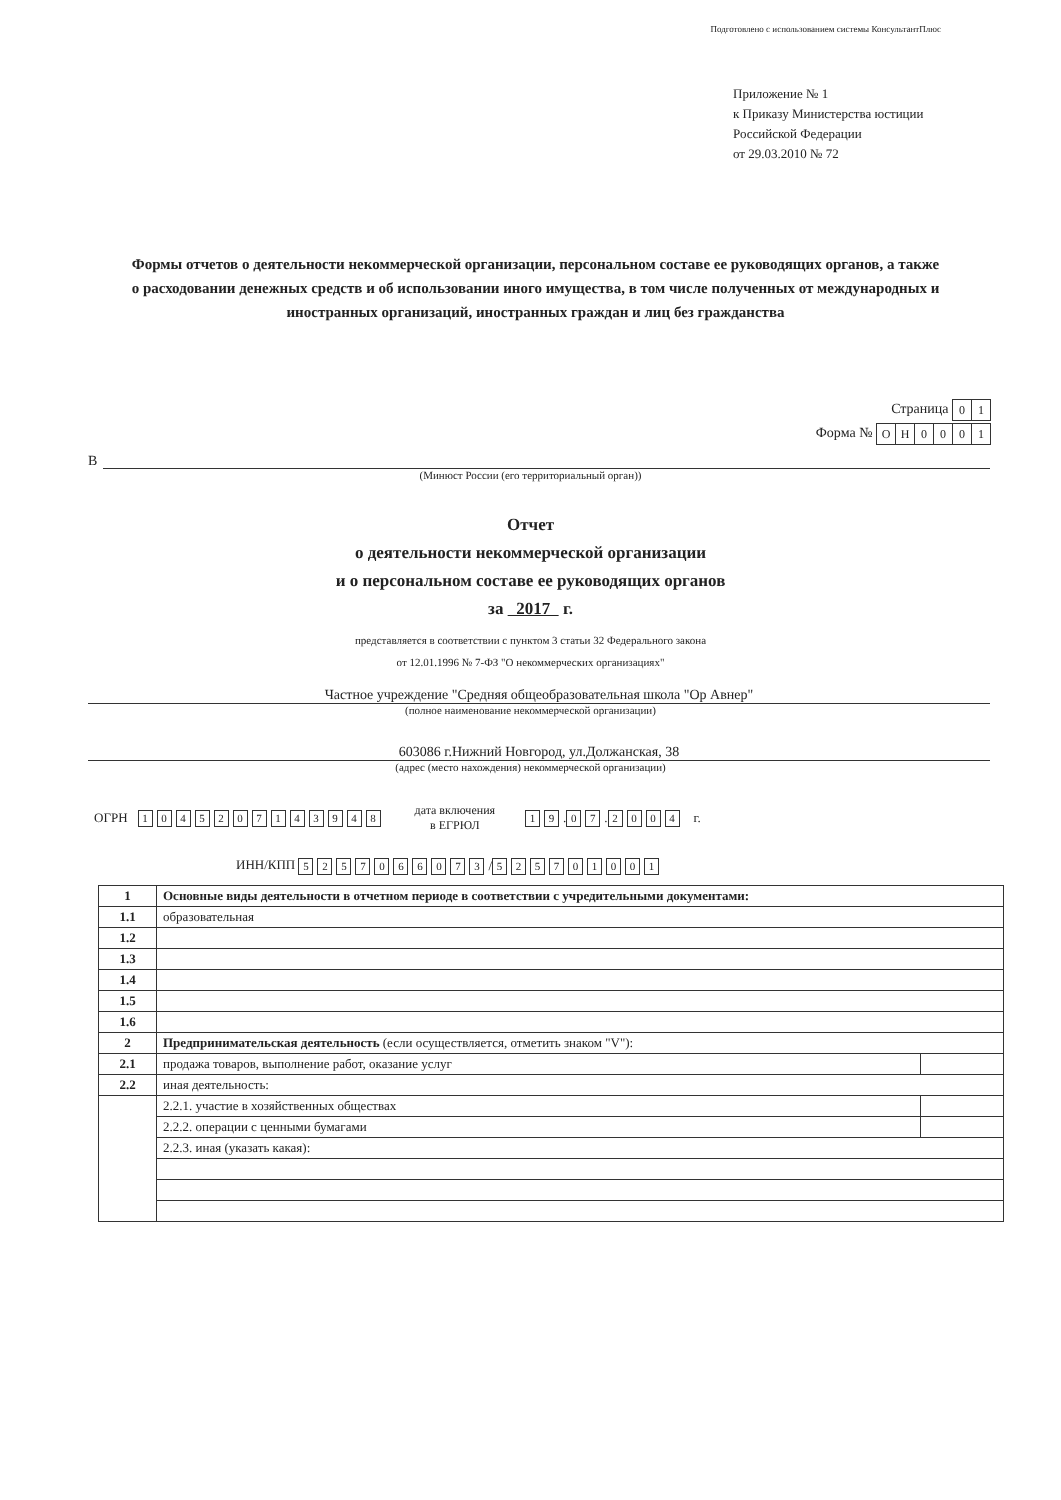Подготовлено с использованием системы КонсультантПлюс
Приложение № 1
к Приказу Министерства юстиции
Российской Федерации
от 29.03.2010 № 72
Формы отчетов о деятельности некоммерческой организации, персональном составе ее руководящих органов, а также о расходовании денежных средств и об использовании иного имущества, в том числе полученных от международных и иностранных организаций, иностранных граждан и лиц без гражданства
Страница 01
Форма № ОН 0001
В
(Минюст России (его территориальный орган))
Отчет
о деятельности некоммерческой организации
и о персональном составе ее руководящих органов
за 2017 г.
представляется в соответствии с пунктом 3 статьи 32 Федерального закона
от 12.01.1996 № 7-ФЗ "О некоммерческих организациях"
Частное учреждение "Средняя общеобразовательная школа "Ор Авнер"
(полное наименование некоммерческой организации)
603086 г.Нижний Новгород, ул.Должанская, 38
(адрес (место нахождения) некоммерческой организации)
ОГРН 1045207143948 дата включения
в ЕГРЮЛ 19 . 07 . 2004 г.
ИНН/КПП 5257066073 / 525701001
| 1 | Основные виды деятельности в отчетном периоде в соответствии с учредительными документами: | |
| 1.1 | образовательная | |
| 1.2 | | |
| 1.3 | | |
| 1.4 | | |
| 1.5 | | |
| 1.6 | | |
| 2 | Предпринимательская деятельность (если осуществляется, отметить знаком "V"): | |
| 2.1 | продажа товаров, выполнение работ, оказание услуг | |
| 2.2 | иная деятельность: | |
| | 2.2.1. участие в хозяйственных обществах | |
| | 2.2.2. операции с ценными бумагами | |
| | 2.2.3. иная (указать какая): | |